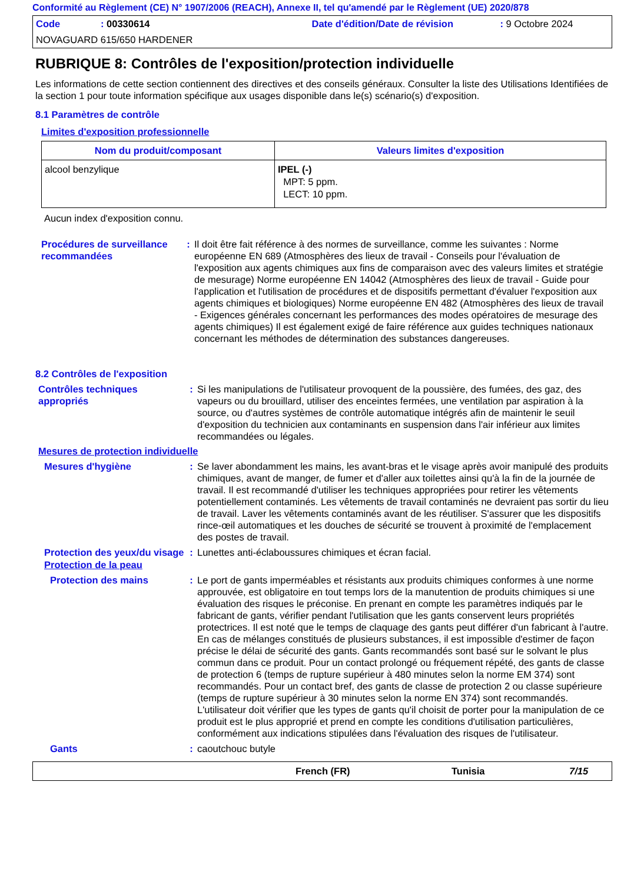Conformité au Règlement (CE) N° 1907/2006 (REACH), Annexe II, tel qu'amendé par le Règlement (UE) 2020/878
Code: 00330614 Date d'édition/Date de révision: 9 Octobre 2024
NOVAGUARD 615/650 HARDENER
RUBRIQUE 8: Contrôles de l'exposition/protection individuelle
Les informations de cette section contiennent des directives et des conseils généraux. Consulter la liste des Utilisations Identifiées de la section 1 pour toute information spécifique aux usages disponible dans le(s) scénario(s) d'exposition.
8.1 Paramètres de contrôle
Limites d'exposition professionnelle
| Nom du produit/composant | Valeurs limites d'exposition |
| --- | --- |
| alcool benzylique | IPEL (-) MPT: 5 ppm. LECT: 10 ppm. |
Aucun index d'exposition connu.
Procédures de surveillance recommandées
: Il doit être fait référence à des normes de surveillance, comme les suivantes : Norme européenne EN 689 (Atmosphères des lieux de travail - Conseils pour l'évaluation de l'exposition aux agents chimiques aux fins de comparaison avec des valeurs limites et stratégie de mesurage) Norme européenne EN 14042 (Atmosphères des lieux de travail - Guide pour l'application et l'utilisation de procédures et de dispositifs permettant d'évaluer l'exposition aux agents chimiques et biologiques) Norme européenne EN 482 (Atmosphères des lieux de travail - Exigences générales concernant les performances des modes opératoires de mesurage des agents chimiques) Il est également exigé de faire référence aux guides techniques nationaux concernant les méthodes de détermination des substances dangereuses.
8.2 Contrôles de l'exposition
Contrôles techniques appropriés
: Si les manipulations de l'utilisateur provoquent de la poussière, des fumées, des gaz, des vapeurs ou du brouillard, utiliser des enceintes fermées, une ventilation par aspiration à la source, ou d'autres systèmes de contrôle automatique intégrés afin de maintenir le seuil d'exposition du technicien aux contaminants en suspension dans l'air inférieur aux limites recommandées ou légales.
Mesures de protection individuelle
Mesures d'hygiène : Se laver abondamment les mains, les avant-bras et le visage après avoir manipulé des produits chimiques, avant de manger, de fumer et d'aller aux toilettes ainsi qu'à la fin de la journée de travail. Il est recommandé d'utiliser les techniques appropriées pour retirer les vêtements potentiellement contaminés. Les vêtements de travail contaminés ne devraient pas sortir du lieu de travail. Laver les vêtements contaminés avant de les réutiliser. S'assurer que les dispositifs rince-œil automatiques et les douches de sécurité se trouvent à proximité de l'emplacement des postes de travail.
Protection des yeux/du visage
: Lunettes anti-éclaboussures chimiques et écran facial.
Protection de la peau
Protection des mains : Le port de gants imperméables et résistants aux produits chimiques conformes à une norme approuvée, est obligatoire en tout temps lors de la manutention de produits chimiques si une évaluation des risques le préconise. En prenant en compte les paramètres indiqués par le fabricant de gants, vérifier pendant l'utilisation que les gants conservent leurs propriétés protectrices. Il est noté que le temps de claquage des gants peut différer d'un fabricant à l'autre. En cas de mélanges constitués de plusieurs substances, il est impossible d'estimer de façon précise le délai de sécurité des gants. Gants recommandés sont basé sur le solvant le plus commun dans ce produit. Pour un contact prolongé ou fréquement répété, des gants de classe de protection 6 (temps de rupture supérieur à 480 minutes selon la norme EM 374) sont recommandés. Pour un contact bref, des gants de classe de protection 2 ou classe supérieure (temps de rupture supérieur à 30 minutes selon la norme EN 374) sont recommandés. L'utilisateur doit vérifier que les types de gants qu'il choisit de porter pour la manipulation de ce produit est le plus approprié et prend en compte les conditions d'utilisation particulières, conformément aux indications stipulées dans l'évaluation des risques de l'utilisateur.
Gants : caoutchouc butyle
French (FR) Tunisia 7/15